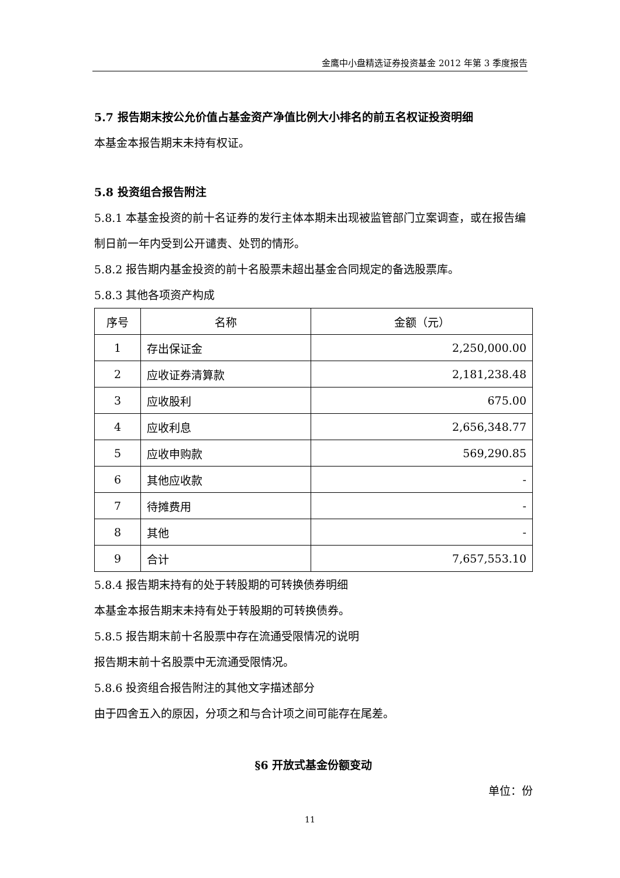金鹰中小盘精选证券投资基金 2012 年第 3 季度报告
5.7 报告期末按公允价值占基金资产净值比例大小排名的前五名权证投资明细
本基金本报告期末未持有权证。
5.8 投资组合报告附注
5.8.1 本基金投资的前十名证券的发行主体本期未出现被监管部门立案调查，或在报告编制日前一年内受到公开谴责、处罚的情形。
5.8.2 报告期内基金投资的前十名股票未超出基金合同规定的备选股票库。
5.8.3 其他各项资产构成
| 序号 | 名称 | 金额（元） |
| --- | --- | --- |
| 1 | 存出保证金 | 2,250,000.00 |
| 2 | 应收证券清算款 | 2,181,238.48 |
| 3 | 应收股利 | 675.00 |
| 4 | 应收利息 | 2,656,348.77 |
| 5 | 应收申购款 | 569,290.85 |
| 6 | 其他应收款 | - |
| 7 | 待摊费用 | - |
| 8 | 其他 | - |
| 9 | 合计 | 7,657,553.10 |
5.8.4 报告期末持有的处于转股期的可转换债券明细
本基金本报告期末未持有处于转股期的可转换债券。
5.8.5 报告期末前十名股票中存在流通受限情况的说明
报告期末前十名股票中无流通受限情况。
5.8.6 投资组合报告附注的其他文字描述部分
由于四舍五入的原因，分项之和与合计项之间可能存在尾差。
§6 开放式基金份额变动
单位：份
11